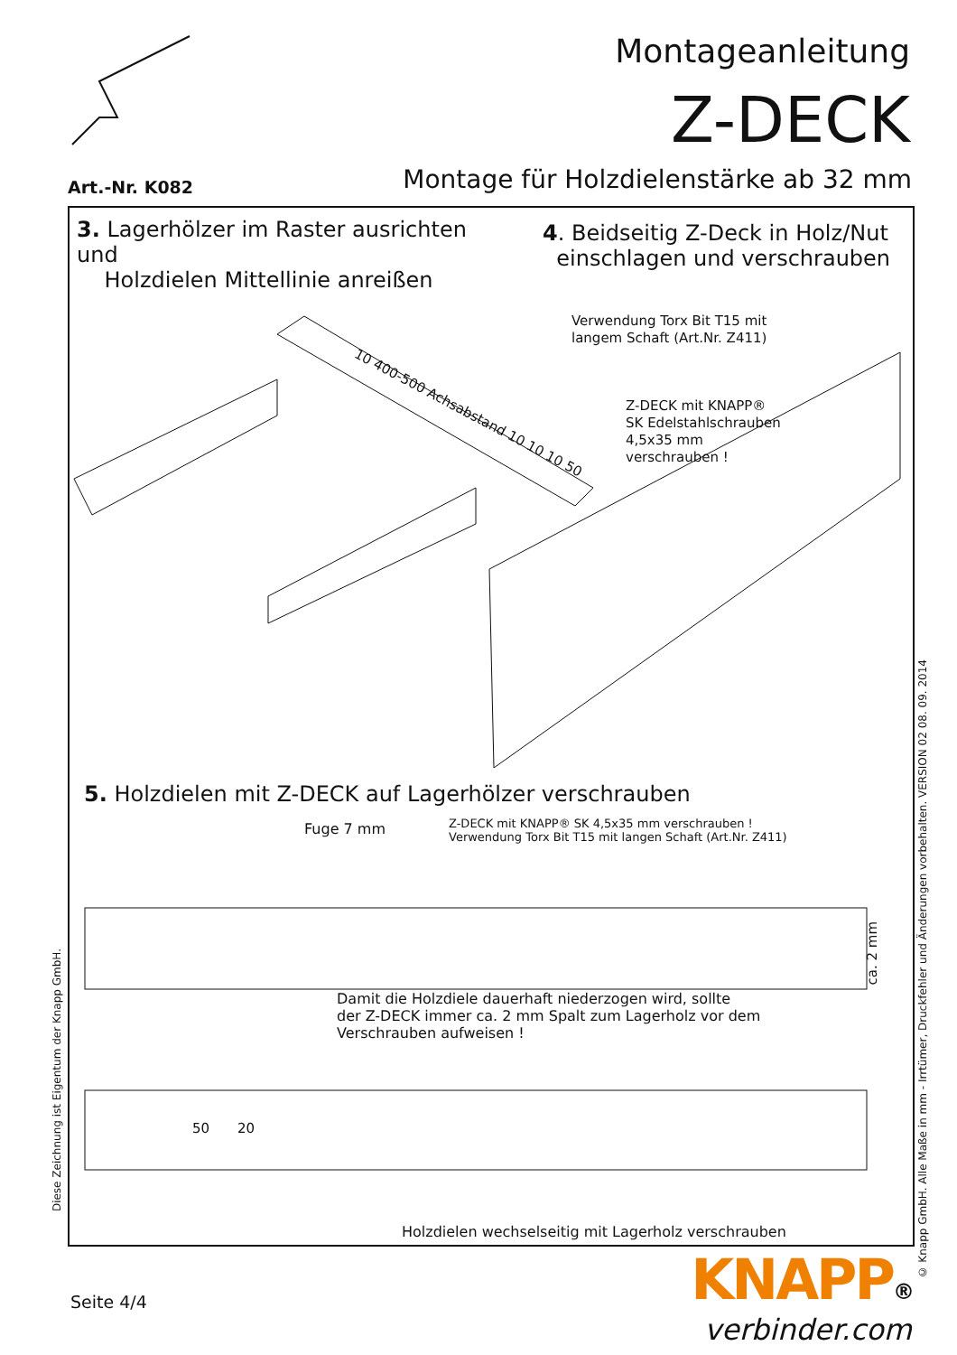Montageanleitung
Z-DECK
Montage für Holzdielenstärke ab 32 mm
Art.-Nr. K082
3. Lagerhölzer im Raster ausrichten und
Holzdielen Mittellinie anreißen
4. Beidseitig Z-Deck in Holz/Nut
einschlagen und verschrauben
Verwendung Torx Bit T15 mit
langem Schaft (Art.Nr. Z411)
Z-DECK mit KNAPP®
SK Edelstahlschrauben
4,5x35 mm
verschrauben !
10 400-500 Achsabstand 10 10 10 50
5. Holzdielen mit Z-DECK auf Lagerhölzer verschrauben
Fuge 7 mm
Z-DECK mit KNAPP® SK 4,5x35 mm verschrauben !
Verwendung Torx Bit T15 mit langen Schaft (Art.Nr. Z411)
Damit die Holzdiele dauerhaft niederzogen wird, sollte
der Z-DECK immer ca. 2 mm Spalt zum Lagerholz vor dem
Verschrauben aufweisen !
ca. 2 mm
50 20
Holzdielen wechselseitig mit Lagerholz verschrauben
Diese Zeichnung ist Eigentum der Knapp GmbH.
© Knapp GmbH. Alle Maße in mm - Irrtümer, Druckfehler und Änderungen vorbehalten. VERSION 02 08. 09. 2014
Seite 4/4
KNAPP®
verbinder.com